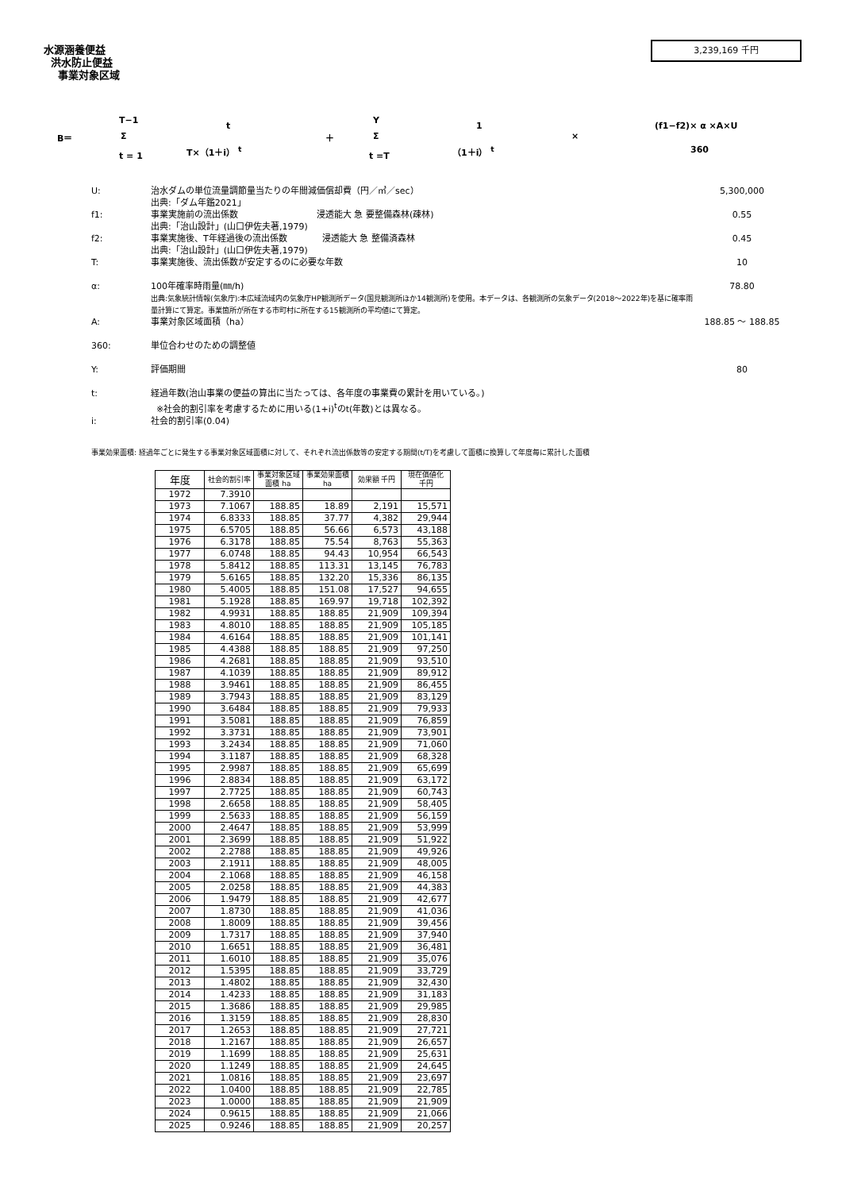水源涵養便益
洪水防止便益
事業対象区域
3,239,169 千円
B＝
T−1
Σ
t = 1
t
T×（1＋i） <sup>t</sup>
＋
Y
Σ
t =T
1
（1＋i） <sup>t</sup>
×
(f1−f2)× α ×A×U
360
U: 治水ダムの単位流量調節量当たりの年間減価償却費（円／㎥／sec）
出典:「ダム年鑑2021」
5,300,000
f1: 事業実施前の流出係数　　　　　　　　　浸透能大 急 要整備森林(疎林)
出典:「治山設計」(山口伊佐夫著,1979)
0.55
f2: 事業実施後、T年経過後の流出係数　　　　浸透能大 急 整備済森林
出典:「治山設計」(山口伊佐夫著,1979)
0.45
T: 事業実施後、流出係数が安定するのに必要な年数
10
α: 100年確率時雨量(㎜/h)
出典:気象統計情報(気象庁):本広域流域内の気象庁HP観測所データ(国見観測所ほか14観測所)を使用。本データは、各観測所の気象データ(2018～2022年)を基に確率雨量計算にて算定。事業箇所が所在する市町村に所在する15観測所の平均値にて算定。
78.80
A: 事業対象区域面積（ha） 188.85 ～ 188.85
360: 単位合わせのための調整値
Y: 評価期間 80
t: 経過年数(治山事業の便益の算出に当たっては、各年度の事業費の累計を用いている。)
※社会的割引率を考慮するために用いる(1+i)<sup>t</sup>のt(年数)とは異なる。
i: 社会的割引率(0.04)
事業効果面積: 経過年ごとに発生する事業対象区域面積に対して、それぞれ流出係数等の安定する期間(t/T)を考慮して面積に換算して年度毎に累計した面積
| 年度 | 社会的割引率 | 事業対象区域面積 ha | 事業効果面積 ha | 効果額 千円 | 現在価値化 千円 |
| --- | --- | --- | --- | --- | --- |
| 1972 | 7.3910 | | | | |
| 1973 | 7.1067 | 188.85 | 18.89 | 2,191 | 15,571 |
| 1974 | 6.8333 | 188.85 | 37.77 | 4,382 | 29,944 |
| 1975 | 6.5705 | 188.85 | 56.66 | 6,573 | 43,188 |
| 1976 | 6.3178 | 188.85 | 75.54 | 8,763 | 55,363 |
| 1977 | 6.0748 | 188.85 | 94.43 | 10,954 | 66,543 |
| 1978 | 5.8412 | 188.85 | 113.31 | 13,145 | 76,783 |
| 1979 | 5.6165 | 188.85 | 132.20 | 15,336 | 86,135 |
| 1980 | 5.4005 | 188.85 | 151.08 | 17,527 | 94,655 |
| 1981 | 5.1928 | 188.85 | 169.97 | 19,718 | 102,392 |
| 1982 | 4.9931 | 188.85 | 188.85 | 21,909 | 109,394 |
| 1983 | 4.8010 | 188.85 | 188.85 | 21,909 | 105,185 |
| 1984 | 4.6164 | 188.85 | 188.85 | 21,909 | 101,141 |
| 1985 | 4.4388 | 188.85 | 188.85 | 21,909 | 97,250 |
| 1986 | 4.2681 | 188.85 | 188.85 | 21,909 | 93,510 |
| 1987 | 4.1039 | 188.85 | 188.85 | 21,909 | 89,912 |
| 1988 | 3.9461 | 188.85 | 188.85 | 21,909 | 86,455 |
| 1989 | 3.7943 | 188.85 | 188.85 | 21,909 | 83,129 |
| 1990 | 3.6484 | 188.85 | 188.85 | 21,909 | 79,933 |
| 1991 | 3.5081 | 188.85 | 188.85 | 21,909 | 76,859 |
| 1992 | 3.3731 | 188.85 | 188.85 | 21,909 | 73,901 |
| 1993 | 3.2434 | 188.85 | 188.85 | 21,909 | 71,060 |
| 1994 | 3.1187 | 188.85 | 188.85 | 21,909 | 68,328 |
| 1995 | 2.9987 | 188.85 | 188.85 | 21,909 | 65,699 |
| 1996 | 2.8834 | 188.85 | 188.85 | 21,909 | 63,172 |
| 1997 | 2.7725 | 188.85 | 188.85 | 21,909 | 60,743 |
| 1998 | 2.6658 | 188.85 | 188.85 | 21,909 | 58,405 |
| 1999 | 2.5633 | 188.85 | 188.85 | 21,909 | 56,159 |
| 2000 | 2.4647 | 188.85 | 188.85 | 21,909 | 53,999 |
| 2001 | 2.3699 | 188.85 | 188.85 | 21,909 | 51,922 |
| 2002 | 2.2788 | 188.85 | 188.85 | 21,909 | 49,926 |
| 2003 | 2.1911 | 188.85 | 188.85 | 21,909 | 48,005 |
| 2004 | 2.1068 | 188.85 | 188.85 | 21,909 | 46,158 |
| 2005 | 2.0258 | 188.85 | 188.85 | 21,909 | 44,383 |
| 2006 | 1.9479 | 188.85 | 188.85 | 21,909 | 42,677 |
| 2007 | 1.8730 | 188.85 | 188.85 | 21,909 | 41,036 |
| 2008 | 1.8009 | 188.85 | 188.85 | 21,909 | 39,456 |
| 2009 | 1.7317 | 188.85 | 188.85 | 21,909 | 37,940 |
| 2010 | 1.6651 | 188.85 | 188.85 | 21,909 | 36,481 |
| 2011 | 1.6010 | 188.85 | 188.85 | 21,909 | 35,076 |
| 2012 | 1.5395 | 188.85 | 188.85 | 21,909 | 33,729 |
| 2013 | 1.4802 | 188.85 | 188.85 | 21,909 | 32,430 |
| 2014 | 1.4233 | 188.85 | 188.85 | 21,909 | 31,183 |
| 2015 | 1.3686 | 188.85 | 188.85 | 21,909 | 29,985 |
| 2016 | 1.3159 | 188.85 | 188.85 | 21,909 | 28,830 |
| 2017 | 1.2653 | 188.85 | 188.85 | 21,909 | 27,721 |
| 2018 | 1.2167 | 188.85 | 188.85 | 21,909 | 26,657 |
| 2019 | 1.1699 | 188.85 | 188.85 | 21,909 | 25,631 |
| 2020 | 1.1249 | 188.85 | 188.85 | 21,909 | 24,645 |
| 2021 | 1.0816 | 188.85 | 188.85 | 21,909 | 23,697 |
| 2022 | 1.0400 | 188.85 | 188.85 | 21,909 | 22,785 |
| 2023 | 1.0000 | 188.85 | 188.85 | 21,909 | 21,909 |
| 2024 | 0.9615 | 188.85 | 188.85 | 21,909 | 21,066 |
| 2025 | 0.9246 | 188.85 | 188.85 | 21,909 | 20,257 |